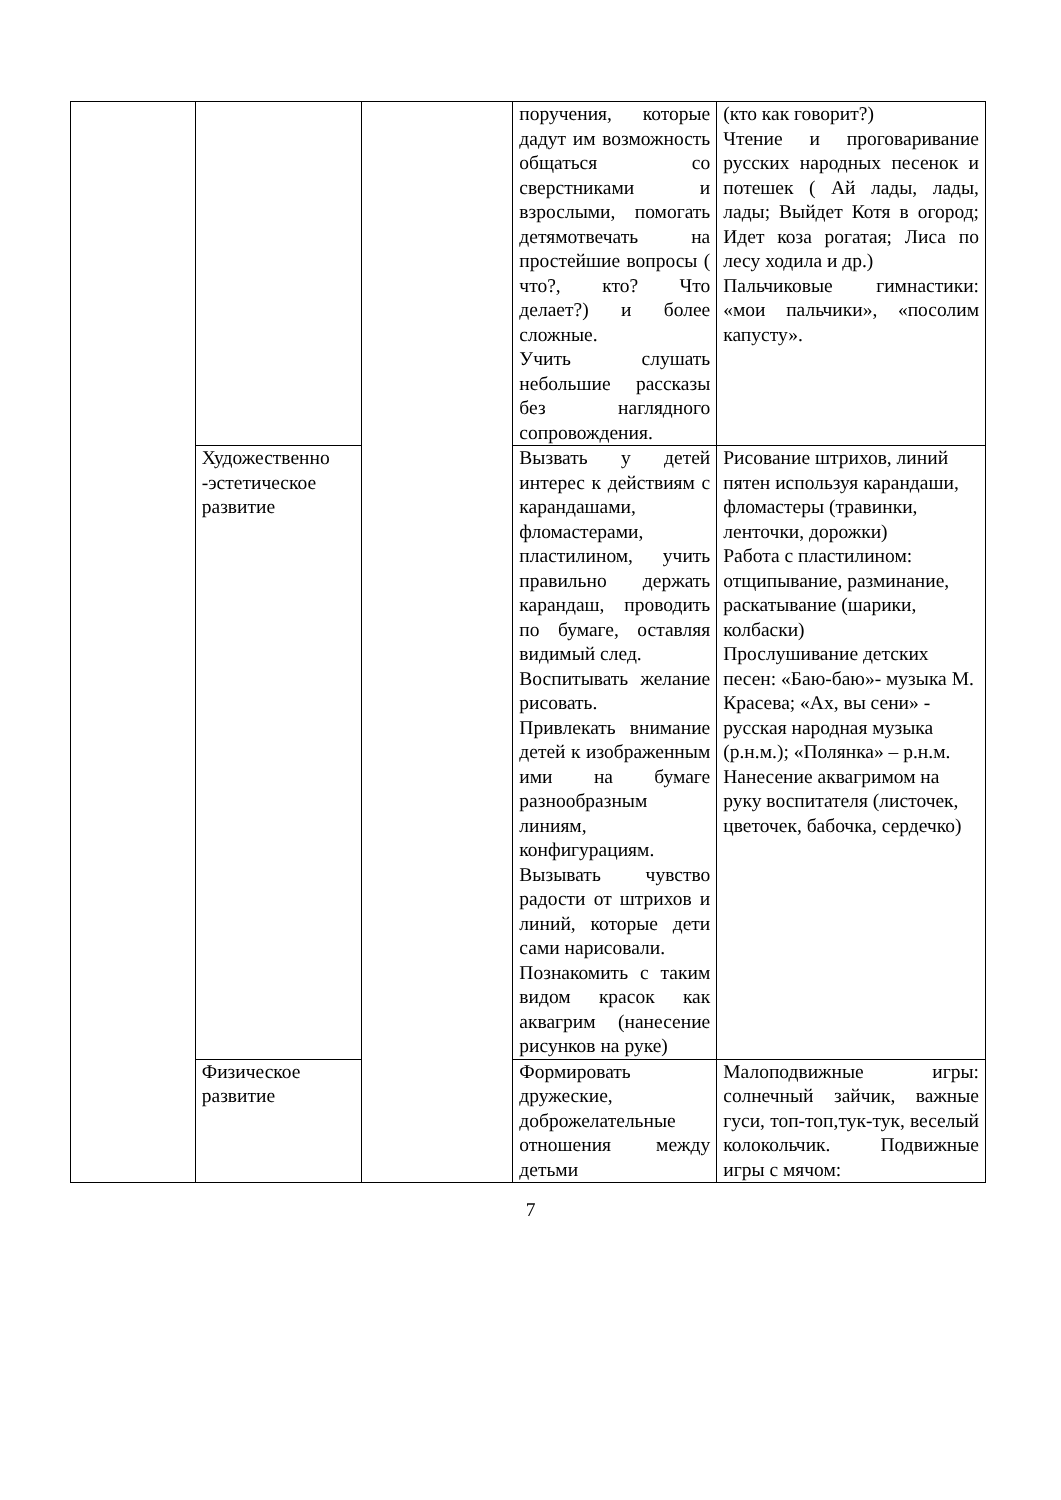| | | | поручения, которые дадут им возможность общаться со сверстниками и взрослыми, помогать детямотвечать на простейшие вопросы ( что?, кто? Что делает?) и более сложные. Учить слушать небольшие рассказы без наглядного сопровождения. | (кто как говорит?) Чтение и проговаривание русских народных песенок и потешек ( Ай лады, лады, лады; Выйдет Котя в огород; Идет коза рогатая; Лиса по лесу ходила и др.) Пальчиковые гимнастики: «мои пальчики», «посолим капусту». |
| | Художественно -эстетическое развитие | | Вызвать у детей интерес к действиям с карандашами, фломастерами, пластилином, учить правильно держать карандаш, проводить по бумаге, оставляя видимый след. Воспитывать желание рисовать. Привлекать внимание детей к изображенным ими на бумаге разнообразным линиям, конфигурациям. Вызывать чувство радости от штрихов и линий, которые дети сами нарисовали. Познакомить с таким видом красок как аквагрим (нанесение рисунков на руке) | Рисование штрихов, линий пятен используя карандаши, фломастеры (травинки, ленточки, дорожки) Работа с пластилином: отщипывание, разминание, раскатывание (шарики, колбаски) Прослушивание детских песен: «Баю-баю»- музыка М. Красева; «Ах, вы сени» - русская народная музыка (р.н.м.); «Полянка» – р.н.м. Нанесение аквагримом на руку воспитателя (листочек, цветочек, бабочка, сердечко) |
| | Физическое развитие | | Формировать дружеские, доброжелательные отношения между детьми | Малоподвижные игры: солнечный зайчик, важные гуси, топ-топ,тук-тук, веселый колокольчик. Подвижные игры с мячом: |
7